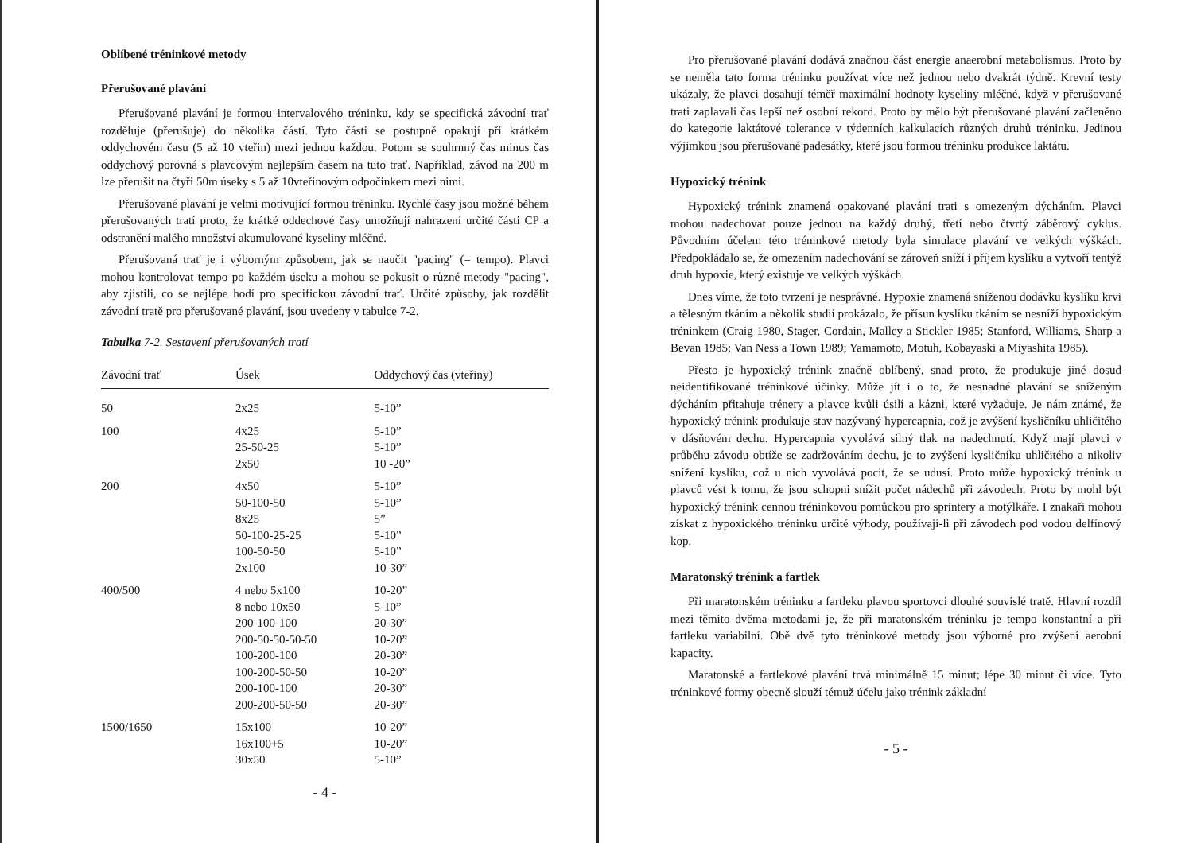Oblíbené tréninkové metody
Přerušované plavání
Přerušované plavání je formou intervalového tréninku, kdy se specifická závodní trať rozděluje (přerušuje) do několika částí. Tyto části se postupně opakují při krátkém oddychovém času (5 až 10 vteřin) mezi jednou každou. Potom se souhrnný čas minus čas oddychový porovná s plavcovým nejlepším časem na tuto trať. Například, závod na 200 m lze přerušit na čtyři 50m úseky s 5 až 10vteřinovým odpočinkem mezi nimi.
Přerušované plavání je velmi motivující formou tréninku. Rychlé časy jsou možné během přerušovaných tratí proto, že krátké oddechové časy umožňují nahrazení určité části CP a odstranění malého množství akumulované kyseliny mléčné.
Přerušovaná trať je i výborným způsobem, jak se naučit "pacing" (= tempo). Plavci mohou kontrolovat tempo po každém úseku a mohou se pokusit o různé metody "pacing", aby zjistili, co se nejlépe hodí pro specifickou závodní trať. Určité způsoby, jak rozdělit závodní tratě pro přerušované plavání, jsou uvedeny v tabulce 7-2.
Tabulka 7-2. Sestavení přerušovaných tratí
| Závodní trať | Úsek | Oddychový čas (vteřiny) |
| --- | --- | --- |
| 50 | 2x25 | 5-10” |
| 100 | 4x25 25-50-25 2x50 | 5-10” 5-10” 10 -20” |
| 200 | 4x50 50-100-50 8x25 50-100-25-25 100-50-50 2x100 | 5-10” 5-10” 5” 5-10” 5-10” 10-30” |
| 400/500 | 4 nebo 5x100 8 nebo 10x50 200-100-100 200-50-50-50-50 100-200-100 100-200-50-50 200-100-100 200-200-50-50 | 10-20” 5-10” 20-30” 10-20” 20-30” 10-20” 20-30” 20-30” |
| 1500/1650 | 15x100 16x100+5 30x50 | 10-20” 10-20” 5-10” |
- 4 -
Pro přerušované plavání dodává značnou část energie anaerobní metabolismus. Proto by se neměla tato forma tréninku používat více než jednou nebo dvakrát týdně. Krevní testy ukázaly, že plavci dosahují téměř maximální hodnoty kyseliny mléčné, když v přerušované trati zaplavali čas lepší než osobní rekord. Proto by mělo být přerušované plavání začleněno do kategorie laktátové tolerance v týdenních kalkulacích různých druhů tréninku. Jedinou výjimkou jsou přerušované padesátky, které jsou formou tréninku produkce laktátu.
Hypoxický trénink
Hypoxický trénink znamená opakované plavání trati s omezeným dýcháním. Plavci mohou nadechovat pouze jednou na každý druhý, třetí nebo čtvrtý záběrový cyklus. Původním účelem této tréninkové metody byla simulace plavání ve velkých výškách. Předpokládalo se, že omezením nadechování se zároveň sníží i příjem kyslíku a vytvoří tentýž druh hypoxie, který existuje ve velkých výškách.
Dnes víme, že toto tvrzení je nesprávné. Hypoxie znamená sníženou dodávku kyslíku krvi a tělesným tkáním a několik studií prokázalo, že přísun kyslíku tkáním se nesníží hypoxickým tréninkem (Craig 1980, Stager, Cordain, Malley a Stickler 1985; Stanford, Williams, Sharp a Bevan 1985; Van Ness a Town 1989; Yamamoto, Motuh, Kobayaski a Miyashita 1985).
Přesto je hypoxický trénink značně oblíbený, snad proto, že produkuje jiné dosud neidentifikované tréninkové účinky. Může jít i o to, že nesnadné plavání se sníženým dýcháním přitahuje trénery a plavce kvůli úsilí a kázni, které vyžaduje. Je nám známé, že hypoxický trénink produkuje stav nazývaný hypercapnia, což je zvýšení kysličníku uhličitého v dásňovém dechu. Hypercapnia vyvolává silný tlak na nadechnutí. Když mají plavci v průběhu závodu obtíže se zadržováním dechu, je to zvýšení kysličníku uhličitého a nikoliv snížení kyslíku, což u nich vyvolává pocit, že se udusí. Proto může hypoxický trénink u plavců vést k tomu, že jsou schopni snížit počet nádechů při závodech. Proto by mohl být hypoxický trénink cennou tréninkovou pomůckou pro sprintery a motýlkáře. I znakaři mohou získat z hypoxického tréninku určité výhody, používají-li při závodech pod vodou delfínový kop.
Maratonský trénink a fartlek
Při maratonském tréninku a fartleku plavou sportovci dlouhé souvislé tratě. Hlavní rozdíl mezi těmito dvěma metodami je, že při maratonském tréninku je tempo konstantní a při fartleku variabilní. Obě dvě tyto tréninkové metody jsou výborné pro zvýšení aerobní kapacity.
Maratonské a fartlekové plavání trvá minimálně 15 minut; lépe 30 minut či více. Tyto tréninkové formy obecně slouží témuž účelu jako trénink základní
- 5 -